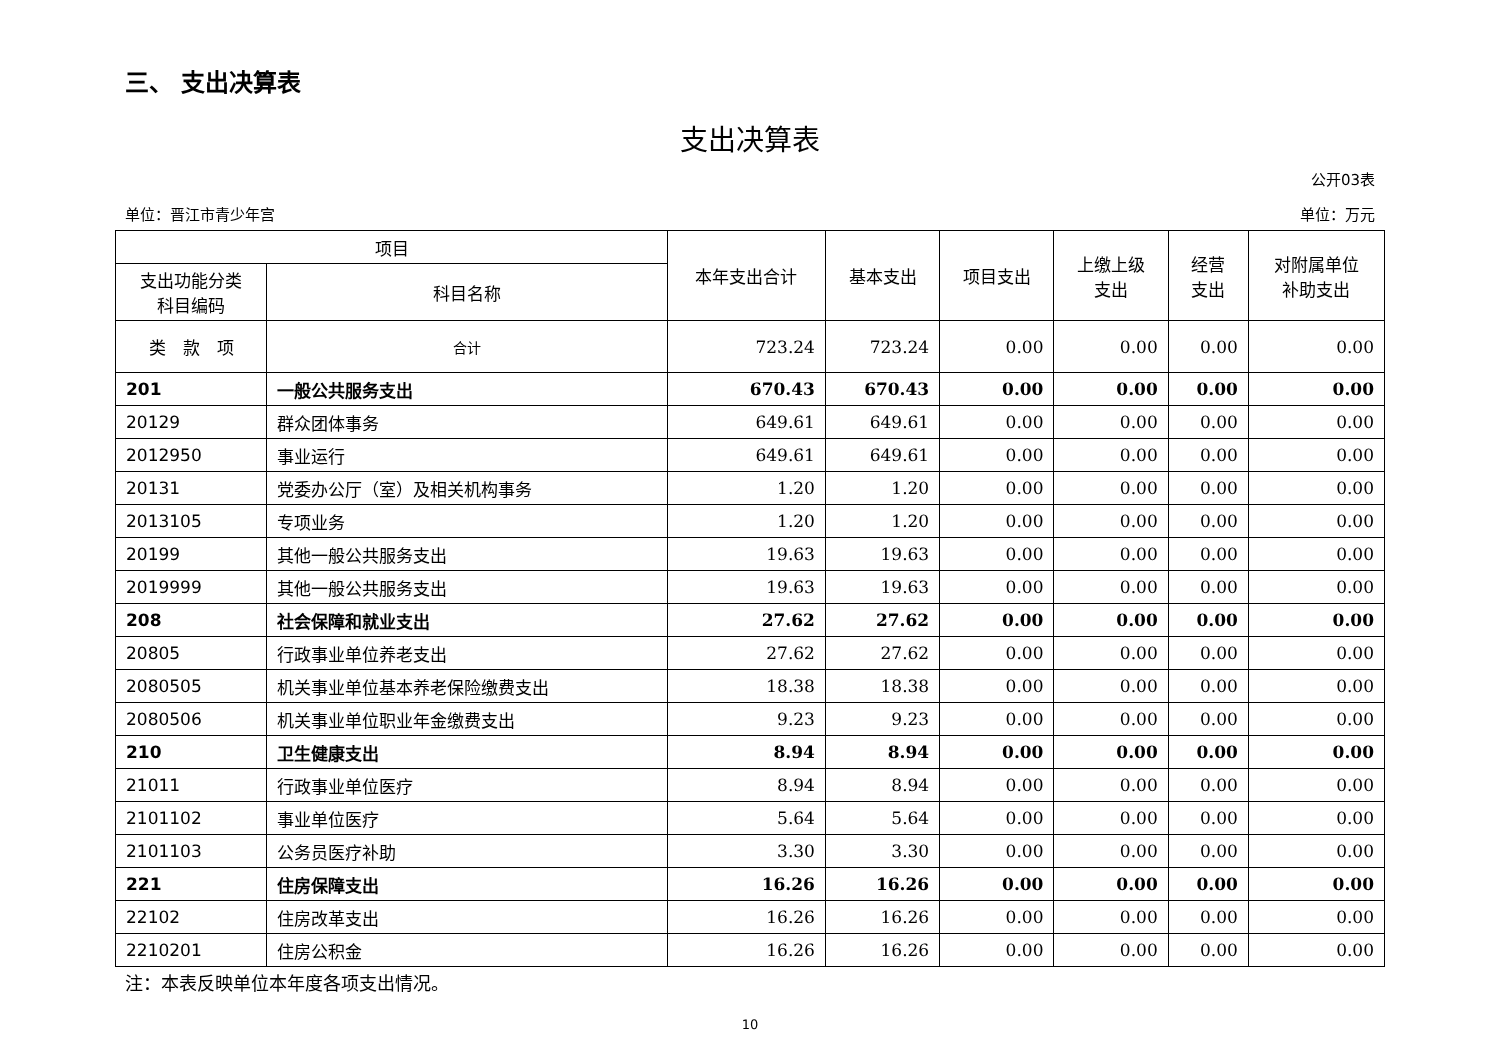三、 支出决算表
支出决算表
公开03表
单位：晋江市青少年宫 单位：万元
| 项目 | | 本年支出合计 | 基本支出 | 项目支出 | 上缴上级 支出 | 经营 支出 | 对附属单位 补助支出 |
| --- | --- | --- | --- | --- | --- | --- | --- |
| 支出功能分类 科目编码 | 科目名称 | | | | | | |
| 类 款 项 | 合计 | 723.24 | 723.24 | 0.00 | 0.00 | 0.00 | 0.00 |
| 201 | 一般公共服务支出 | 670.43 | 670.43 | 0.00 | 0.00 | 0.00 | 0.00 |
| 20129 | 群众团体事务 | 649.61 | 649.61 | 0.00 | 0.00 | 0.00 | 0.00 |
| 2012950 | 事业运行 | 649.61 | 649.61 | 0.00 | 0.00 | 0.00 | 0.00 |
| 20131 | 党委办公厅（室）及相关机构事务 | 1.20 | 1.20 | 0.00 | 0.00 | 0.00 | 0.00 |
| 2013105 | 专项业务 | 1.20 | 1.20 | 0.00 | 0.00 | 0.00 | 0.00 |
| 20199 | 其他一般公共服务支出 | 19.63 | 19.63 | 0.00 | 0.00 | 0.00 | 0.00 |
| 2019999 | 其他一般公共服务支出 | 19.63 | 19.63 | 0.00 | 0.00 | 0.00 | 0.00 |
| 208 | 社会保障和就业支出 | 27.62 | 27.62 | 0.00 | 0.00 | 0.00 | 0.00 |
| 20805 | 行政事业单位养老支出 | 27.62 | 27.62 | 0.00 | 0.00 | 0.00 | 0.00 |
| 2080505 | 机关事业单位基本养老保险缴费支出 | 18.38 | 18.38 | 0.00 | 0.00 | 0.00 | 0.00 |
| 2080506 | 机关事业单位职业年金缴费支出 | 9.23 | 9.23 | 0.00 | 0.00 | 0.00 | 0.00 |
| 210 | 卫生健康支出 | 8.94 | 8.94 | 0.00 | 0.00 | 0.00 | 0.00 |
| 21011 | 行政事业单位医疗 | 8.94 | 8.94 | 0.00 | 0.00 | 0.00 | 0.00 |
| 2101102 | 事业单位医疗 | 5.64 | 5.64 | 0.00 | 0.00 | 0.00 | 0.00 |
| 2101103 | 公务员医疗补助 | 3.30 | 3.30 | 0.00 | 0.00 | 0.00 | 0.00 |
| 221 | 住房保障支出 | 16.26 | 16.26 | 0.00 | 0.00 | 0.00 | 0.00 |
| 22102 | 住房改革支出 | 16.26 | 16.26 | 0.00 | 0.00 | 0.00 | 0.00 |
| 2210201 | 住房公积金 | 16.26 | 16.26 | 0.00 | 0.00 | 0.00 | 0.00 |
注：本表反映单位本年度各项支出情况。
10